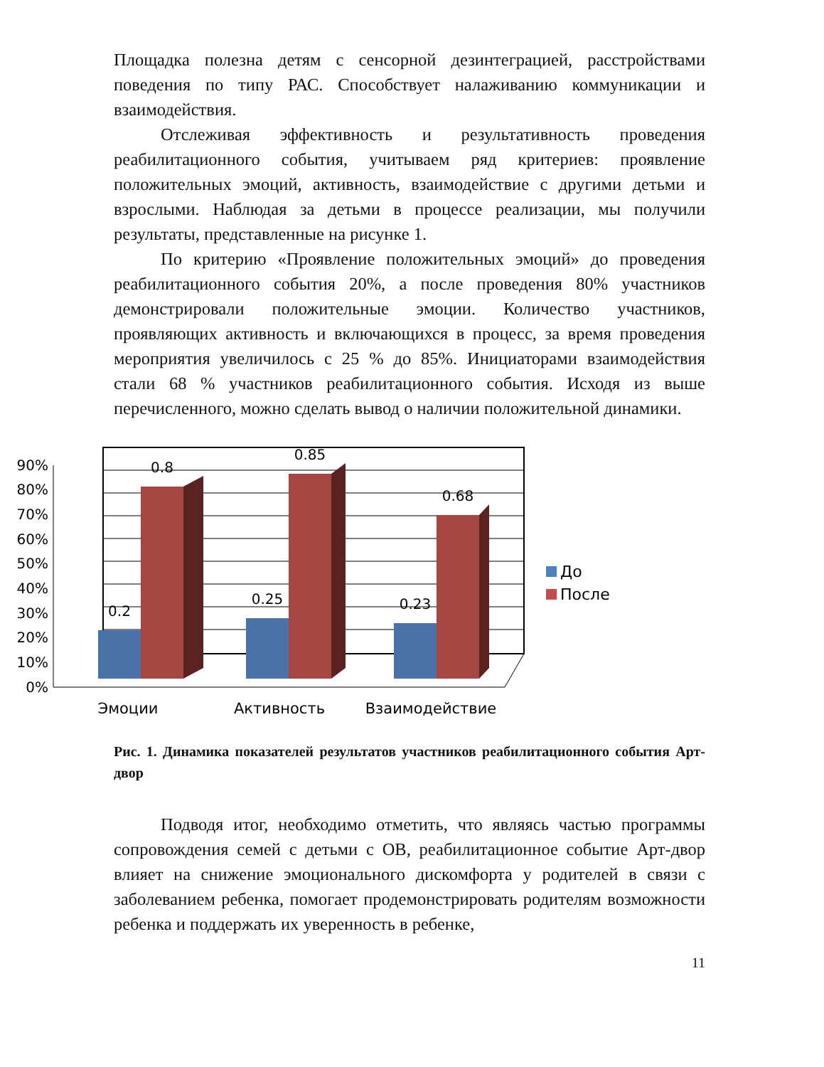Площадка полезна детям с сенсорной дезинтеграцией, расстройствами поведения по типу РАС. Способствует налаживанию коммуникации и взаимодействия.
Отслеживая эффективность и результативность проведения реабилитационного события, учитываем ряд критериев: проявление положительных эмоций, активность, взаимодействие с другими детьми и взрослыми. Наблюдая за детьми в процессе реализации, мы получили результаты, представленные на рисунке 1.
По критерию «Проявление положительных эмоций» до проведения реабилитационного события 20%, а после проведения 80% участников демонстрировали положительные эмоции. Количество участников, проявляющих активность и включающихся в процесс, за время проведения мероприятия увеличилось с 25 % до 85%. Инициаторами взаимодействия стали 68 % участников реабилитационного события. Исходя из выше перечисленного, можно сделать вывод о наличии положительной динамики.
0%
10%
20%
30%
40%
50%
60%
70%
80%
90%
0.2
0.8
0.25
0.85
0.23
0.68
Эмоции
Активность
Взаимодействие
До
После
Рис. 1. Динамика показателей результатов участников реабилитационного события Арт-двор
Подводя итог, необходимо отметить, что являясь частью программы сопровождения семей с детьми с ОВ, реабилитационное событие Арт-двор влияет на снижение эмоционального дискомфорта у родителей в связи с заболеванием ребенка, помогает продемонстрировать родителям возможности ребенка и поддержать их уверенность в ребенке,
11